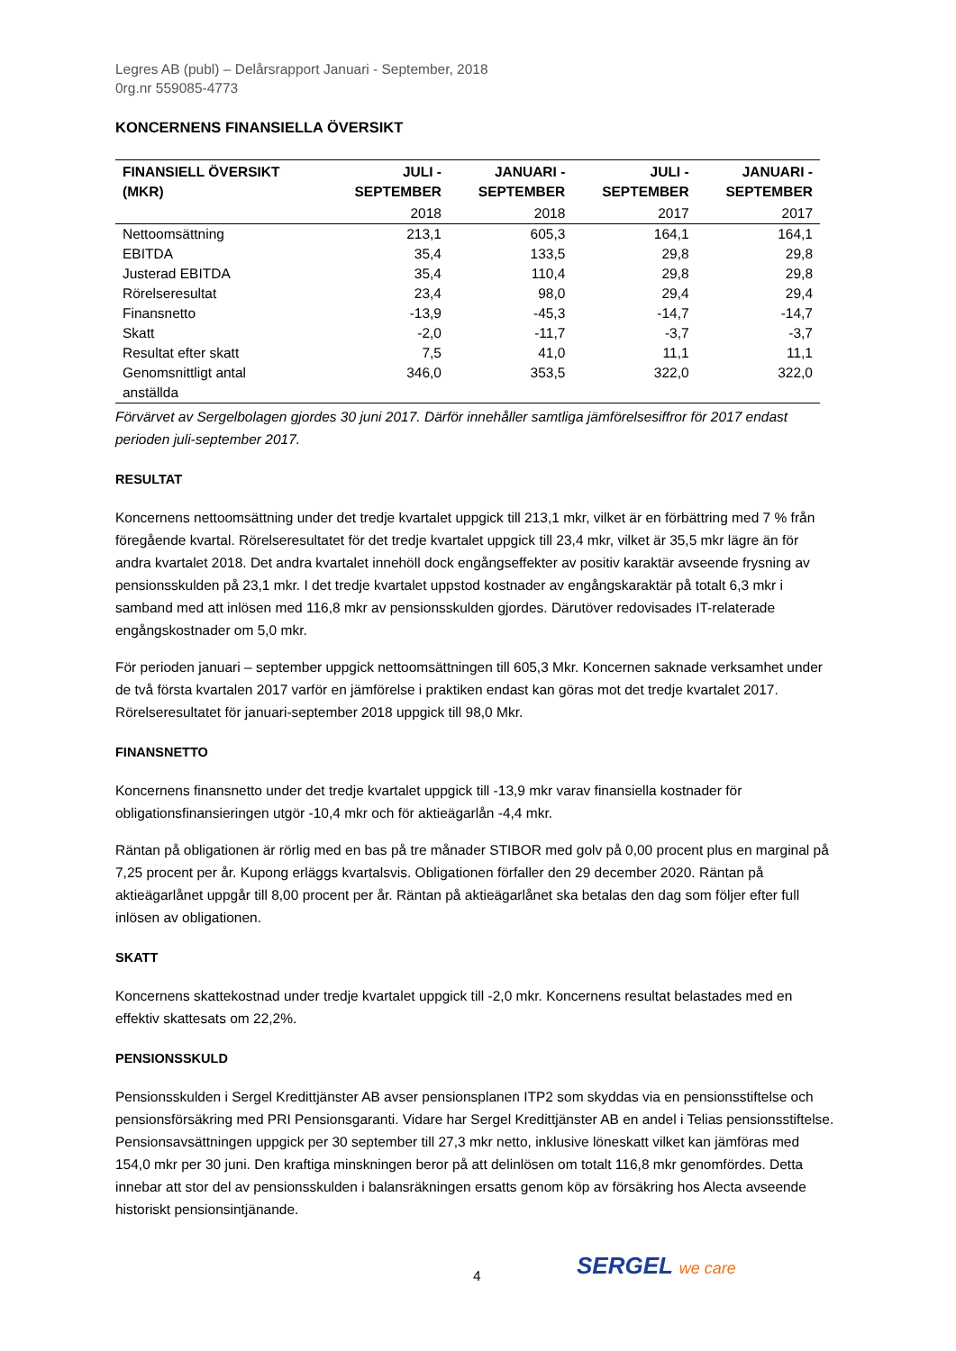Legres AB (publ) – Delårsrapport Januari - September, 2018
0rg.nr 559085-4773
KONCERNENS FINANSIELLA ÖVERSIKT
| FINANSIELL ÖVERSIKT (MKR) | JULI - SEPTEMBER | JANUARI - SEPTEMBER | JULI - SEPTEMBER | JANUARI - SEPTEMBER |
| --- | --- | --- | --- | --- |
| | 2018 | 2018 | 2017 | 2017 |
| Nettoomsättning | 213,1 | 605,3 | 164,1 | 164,1 |
| EBITDA | 35,4 | 133,5 | 29,8 | 29,8 |
| Justerad EBITDA | 35,4 | 110,4 | 29,8 | 29,8 |
| Rörelseresultat | 23,4 | 98,0 | 29,4 | 29,4 |
| Finansnetto | -13,9 | -45,3 | -14,7 | -14,7 |
| Skatt | -2,0 | -11,7 | -3,7 | -3,7 |
| Resultat efter skatt | 7,5 | 41,0 | 11,1 | 11,1 |
| Genomsnittligt antal anställda | 346,0 | 353,5 | 322,0 | 322,0 |
Förvärvet av Sergelbolagen gjordes 30 juni 2017. Därför innehåller samtliga jämförelsesiffror för 2017 endast perioden juli-september 2017.
RESULTAT
Koncernens nettoomsättning under det tredje kvartalet uppgick till 213,1 mkr, vilket är en förbättring med 7 % från föregående kvartal. Rörelseresultatet för det tredje kvartalet uppgick till 23,4 mkr, vilket är 35,5 mkr lägre än för andra kvartalet 2018. Det andra kvartalet innehöll dock engångseffekter av positiv karaktär avseende frysning av pensionsskulden på 23,1 mkr. I det tredje kvartalet uppstod kostnader av engångskaraktär på totalt 6,3 mkr i samband med att inlösen med 116,8 mkr av pensionsskulden gjordes. Därutöver redovisades IT-relaterade engångskostnader om 5,0 mkr.
För perioden januari – september uppgick nettoomsättningen till 605,3 Mkr. Koncernen saknade verksamhet under de två första kvartalen 2017 varför en jämförelse i praktiken endast kan göras mot det tredje kvartalet 2017. Rörelseresultatet för januari-september 2018 uppgick till 98,0 Mkr.
FINANSNETTO
Koncernens finansnetto under det tredje kvartalet uppgick till -13,9 mkr varav finansiella kostnader för obligationsfinansieringen utgör -10,4 mkr och för aktieägarlån -4,4 mkr.
Räntan på obligationen är rörlig med en bas på tre månader STIBOR med golv på 0,00 procent plus en marginal på 7,25 procent per år. Kupong erläggs kvartalsvis. Obligationen förfaller den 29 december 2020. Räntan på aktieägarlånet uppgår till 8,00 procent per år. Räntan på aktieägarlånet ska betalas den dag som följer efter full inlösen av obligationen.
SKATT
Koncernens skattekostnad under tredje kvartalet uppgick till -2,0 mkr. Koncernens resultat belastades med en effektiv skattesats om 22,2%.
PENSIONSSKULD
Pensionsskulden i Sergel Kredittjänster AB avser pensionsplanen ITP2 som skyddas via en pensionsstiftelse och pensionsförsäkring med PRI Pensionsgaranti. Vidare har Sergel Kredittjänster AB en andel i Telias pensionsstiftelse. Pensionsavsättningen uppgick per 30 september till 27,3 mkr netto, inklusive löneskatt vilket kan jämföras med 154,0 mkr per 30 juni. Den kraftiga minskningen beror på att delinlösen om totalt 116,8 mkr genomfördes. Detta innebar att stor del av pensionsskulden i balansräkningen ersatts genom köp av försäkring hos Alecta avseende historiskt pensionsintjänande.
4 SERGEL we care